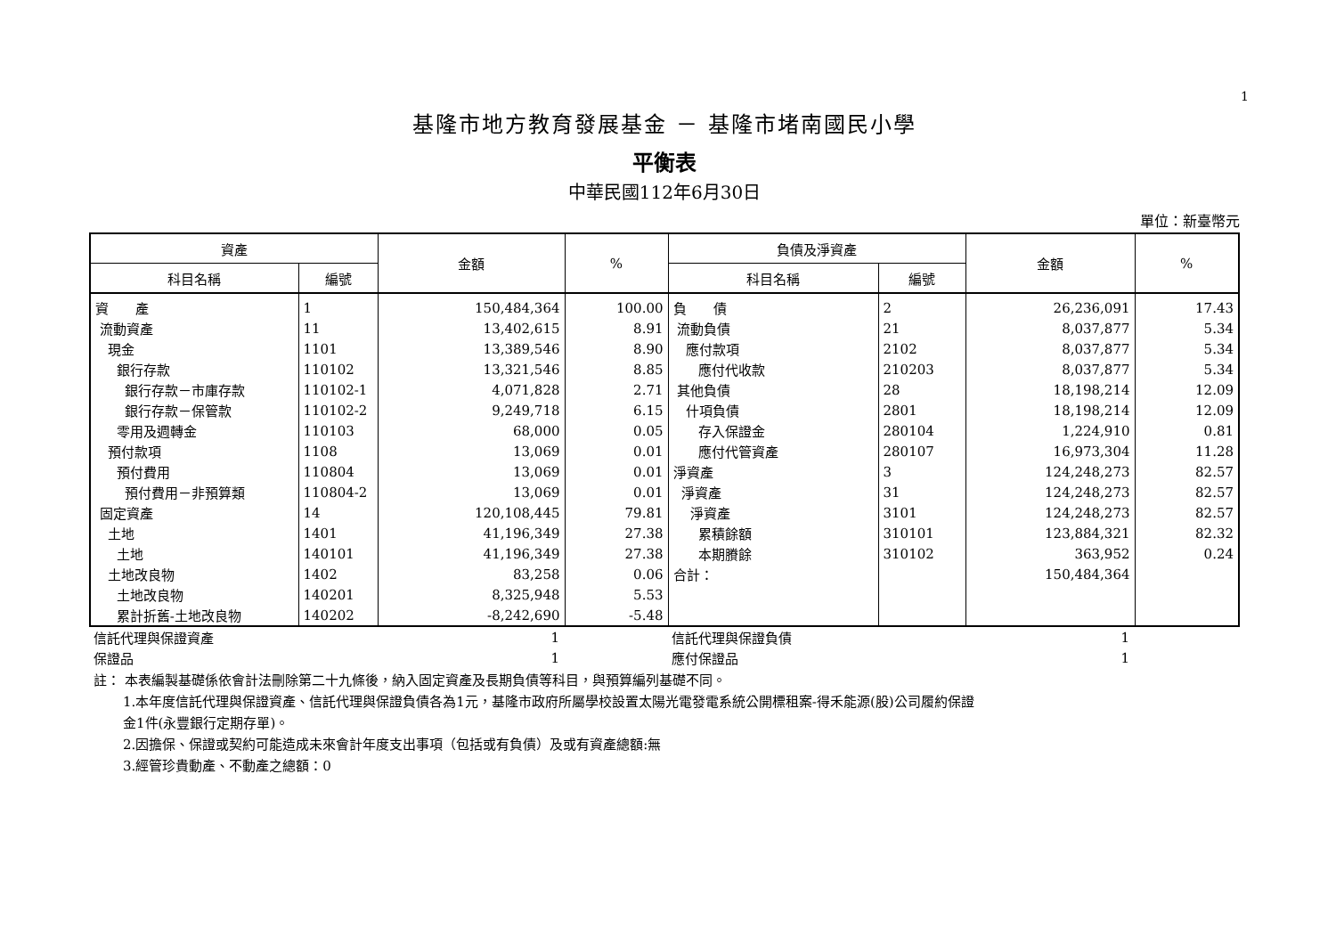1
基隆市地方教育發展基金 － 基隆市堵南國民小學
平衡表
中華民國112年6月30日
單位：新臺幣元
| 資產 | | 金額 | % | 負債及淨資產 | | 金額 | % |
| --- | --- | --- | --- | --- | --- | --- | --- |
| 科目名稱 | 編號 | | | 科目名稱 | 編號 | | |
| 資 產 | 1 | 150,484,364 | 100.00 | 負 債 | 2 | 26,236,091 | 17.43 |
| 流動資產 | 11 | 13,402,615 | 8.91 | 流動負債 | 21 | 8,037,877 | 5.34 |
| 現金 | 1101 | 13,389,546 | 8.90 | 應付款項 | 2102 | 8,037,877 | 5.34 |
| 銀行存款 | 110102 | 13,321,546 | 8.85 | 應付代收款 | 210203 | 8,037,877 | 5.34 |
| 銀行存款－市庫存款 | 110102-1 | 4,071,828 | 2.71 | 其他負債 | 28 | 18,198,214 | 12.09 |
| 銀行存款－保管款 | 110102-2 | 9,249,718 | 6.15 | 什項負債 | 2801 | 18,198,214 | 12.09 |
| 零用及週轉金 | 110103 | 68,000 | 0.05 | 存入保證金 | 280104 | 1,224,910 | 0.81 |
| 預付款項 | 1108 | 13,069 | 0.01 | 應付代管資產 | 280107 | 16,973,304 | 11.28 |
| 預付費用 | 110804 | 13,069 | 0.01 | 淨資產 | 3 | 124,248,273 | 82.57 |
| 預付費用－非預算類 | 110804-2 | 13,069 | 0.01 | 淨資產 | 31 | 124,248,273 | 82.57 |
| 固定資產 | 14 | 120,108,445 | 79.81 | 淨資產 | 3101 | 124,248,273 | 82.57 |
| 土地 | 1401 | 41,196,349 | 27.38 | 累積餘額 | 310101 | 123,884,321 | 82.32 |
| 土地 | 140101 | 41,196,349 | 27.38 | 本期賸餘 | 310102 | 363,952 | 0.24 |
| 土地改良物 | 1402 | 83,258 | 0.06 | 合計： | | 150,484,364 | |
| 土地改良物 | 140201 | 8,325,948 | 5.53 | | | | |
| 累計折舊-土地改良物 | 140202 | -8,242,690 | -5.48 | | | | |
| 信託代理與保證資產 | 1 | | 信託代理與保證負債 | 1 | |
| 保證品 | 1 | | 應付保證品 | 1 | |
註： 本表編製基礎係依會計法刪除第二十九條後，納入固定資產及長期負債等科目，與預算編列基礎不同。
1.本年度信託代理與保證資產、信託代理與保證負債各為1元，基隆市政府所屬學校設置太陽光電發電系統公開標租案-得禾能源(股)公司履約保證
金1件(永豐銀行定期存單)。
2.因擔保、保證或契約可能造成未來會計年度支出事項（包括或有負債）及或有資產總額:無
3.經管珍貴動產、不動產之總額：0